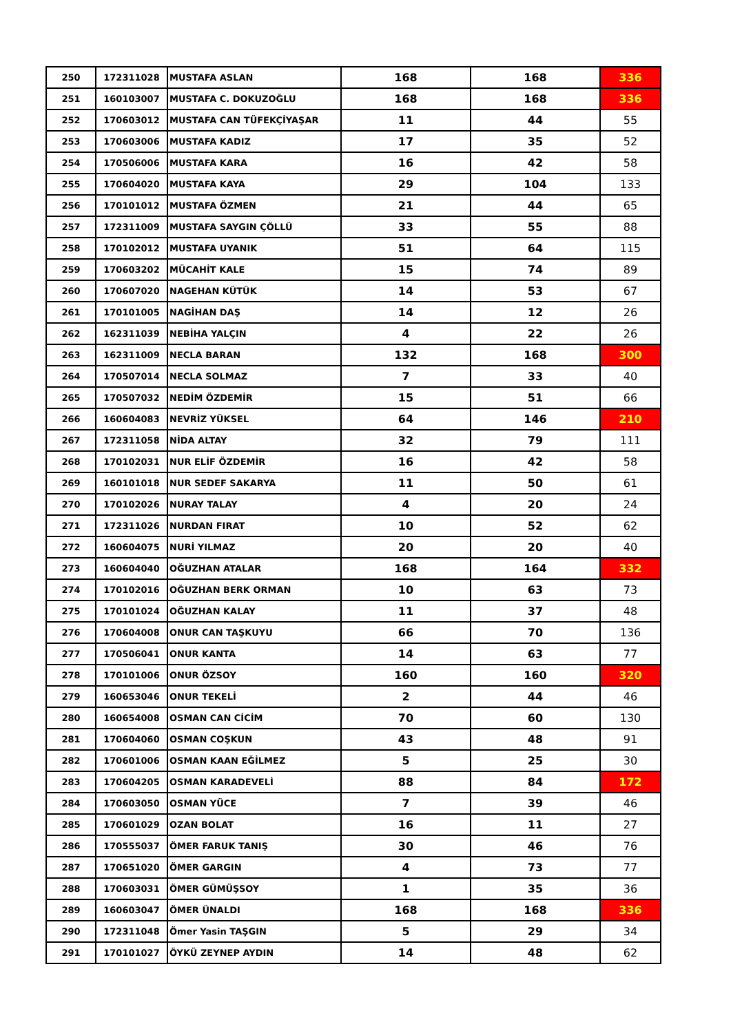| 250 | 172311028 | MUSTAFA ASLAN | 168 | 168 | 336 |
| 251 | 160103007 | MUSTAFA C. DOKUZOĞLU | 168 | 168 | 336 |
| 252 | 170603012 | MUSTAFA CAN TÜFEKÇİYAŞAR | 11 | 44 | 55 |
| 253 | 170603006 | MUSTAFA KADIZ | 17 | 35 | 52 |
| 254 | 170506006 | MUSTAFA KARA | 16 | 42 | 58 |
| 255 | 170604020 | MUSTAFA KAYA | 29 | 104 | 133 |
| 256 | 170101012 | MUSTAFA ÖZMEN | 21 | 44 | 65 |
| 257 | 172311009 | MUSTAFA SAYGIN ÇÖLLÜ | 33 | 55 | 88 |
| 258 | 170102012 | MUSTAFA UYANIK | 51 | 64 | 115 |
| 259 | 170603202 | MÜCAHİT KALE | 15 | 74 | 89 |
| 260 | 170607020 | NAGEHAN KÜTÜK | 14 | 53 | 67 |
| 261 | 170101005 | NAGİHAN DAŞ | 14 | 12 | 26 |
| 262 | 162311039 | NEBİHA YALÇIN | 4 | 22 | 26 |
| 263 | 162311009 | NECLA BARAN | 132 | 168 | 300 |
| 264 | 170507014 | NECLA SOLMAZ | 7 | 33 | 40 |
| 265 | 170507032 | NEDİM ÖZDEMİR | 15 | 51 | 66 |
| 266 | 160604083 | NEVRİZ YÜKSEL | 64 | 146 | 210 |
| 267 | 172311058 | NİDA ALTAY | 32 | 79 | 111 |
| 268 | 170102031 | NUR ELİF ÖZDEMİR | 16 | 42 | 58 |
| 269 | 160101018 | NUR SEDEF SAKARYA | 11 | 50 | 61 |
| 270 | 170102026 | NURAY TALAY | 4 | 20 | 24 |
| 271 | 172311026 | NURDAN FIRAT | 10 | 52 | 62 |
| 272 | 160604075 | NURİ YILMAZ | 20 | 20 | 40 |
| 273 | 160604040 | OĞUZHAN ATALAR | 168 | 164 | 332 |
| 274 | 170102016 | OĞUZHAN BERK ORMAN | 10 | 63 | 73 |
| 275 | 170101024 | OĞUZHAN KALAY | 11 | 37 | 48 |
| 276 | 170604008 | ONUR CAN TAŞKUYU | 66 | 70 | 136 |
| 277 | 170506041 | ONUR KANTA | 14 | 63 | 77 |
| 278 | 170101006 | ONUR ÖZSOY | 160 | 160 | 320 |
| 279 | 160653046 | ONUR TEKELİ | 2 | 44 | 46 |
| 280 | 160654008 | OSMAN CAN CİCİM | 70 | 60 | 130 |
| 281 | 170604060 | OSMAN COŞKUN | 43 | 48 | 91 |
| 282 | 170601006 | OSMAN KAAN EĞİLMEZ | 5 | 25 | 30 |
| 283 | 170604205 | OSMAN KARADEVELİ | 88 | 84 | 172 |
| 284 | 170603050 | OSMAN YÜCE | 7 | 39 | 46 |
| 285 | 170601029 | OZAN BOLAT | 16 | 11 | 27 |
| 286 | 170555037 | ÖMER FARUK TANIŞ | 30 | 46 | 76 |
| 287 | 170651020 | ÖMER GARGIN | 4 | 73 | 77 |
| 288 | 170603031 | ÖMER GÜMÜŞSOY | 1 | 35 | 36 |
| 289 | 160603047 | ÖMER ÜNALDI | 168 | 168 | 336 |
| 290 | 172311048 | Ömer Yasin TAŞGIN | 5 | 29 | 34 |
| 291 | 170101027 | ÖYKÜ ZEYNEP AYDIN | 14 | 48 | 62 |